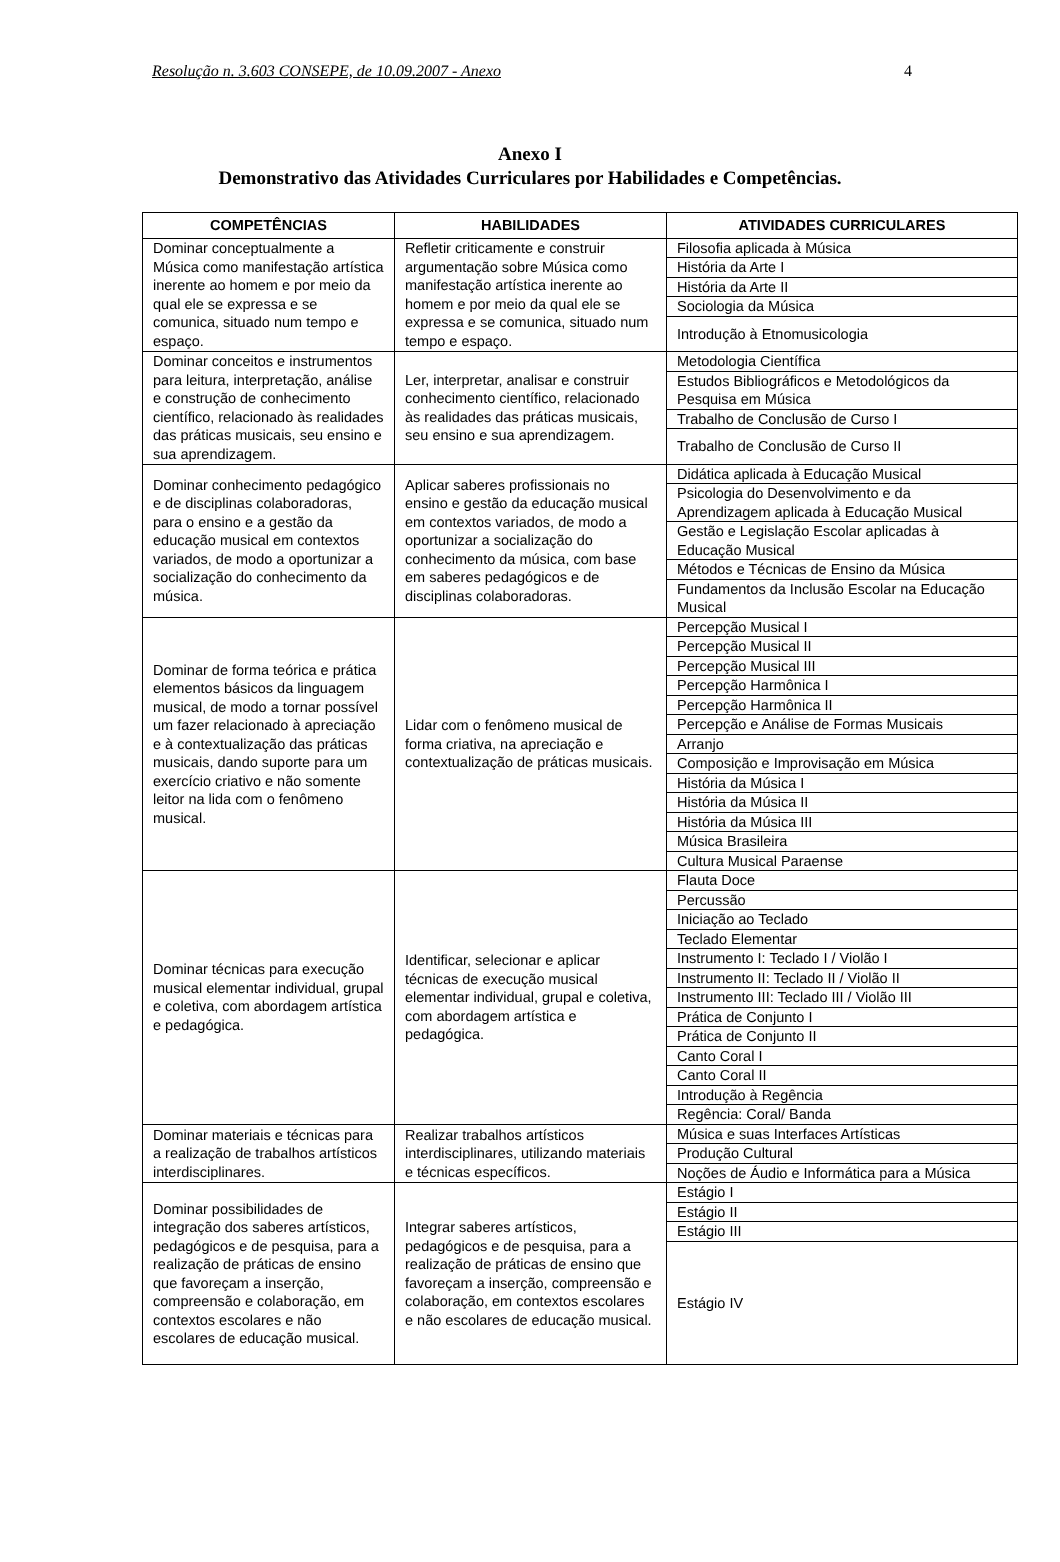Resolução n. 3.603 CONSEPE, de 10.09.2007 - Anexo 4
Anexo I
Demonstrativo das Atividades Curriculares por Habilidades e Competências.
| COMPETÊNCIAS | HABILIDADES | ATIVIDADES CURRICULARES |
| --- | --- | --- |
| Dominar conceptualmente a Música como manifestação artística inerente ao homem e por meio da qual ele se expressa e se comunica, situado num tempo e espaço. | Refletir criticamente e construir argumentação sobre Música como manifestação artística inerente ao homem e por meio da qual ele se expressa e se comunica, situado num tempo e espaço. | Filosofia aplicada à Música História da Arte I História da Arte II Sociologia da Música Introdução à Etnomusicologia |
| Dominar conceitos e instrumentos para leitura, interpretação, análise e construção de conhecimento científico, relacionado às realidades das práticas musicais, seu ensino e sua aprendizagem. | Ler, interpretar, analisar e construir conhecimento científico, relacionado às realidades das práticas musicais, seu ensino e sua aprendizagem. | Metodologia Científica Estudos Bibliográficos e Metodológicos da Pesquisa em Música Trabalho de Conclusão de Curso I Trabalho de Conclusão de Curso II |
| Dominar conhecimento pedagógico e de disciplinas colaboradoras, para o ensino e a gestão da educação musical em contextos variados, de modo a oportunizar a socialização do conhecimento da música. | Aplicar saberes profissionais no ensino e gestão da educação musical em contextos variados, de modo a oportunizar a socialização do conhecimento da música, com base em saberes pedagógicos e de disciplinas colaboradoras. | Didática aplicada à Educação Musical Psicologia do Desenvolvimento e da Aprendizagem aplicada à Educação Musical Gestão e Legislação Escolar aplicadas à Educação Musical Métodos e Técnicas de Ensino da Música Fundamentos da Inclusão Escolar na Educação Musical |
| Dominar de forma teórica e prática elementos básicos da linguagem musical, de modo a tornar possível um fazer relacionado à apreciação e à contextualização das práticas musicais, dando suporte para um exercício criativo e não somente leitor na lida com o fenômeno musical. | Lidar com o fenômeno musical de forma criativa, na apreciação e contextualização de práticas musicais. | Percepção Musical I Percepção Musical II Percepção Musical III Percepção Harmônica I Percepção Harmônica II Percepção e Análise de Formas Musicais Arranjo Composição e Improvisação em Música História da Música I História da Música II História da Música III Música Brasileira Cultura Musical Paraense |
| Dominar técnicas para execução musical elementar individual, grupal e coletiva, com abordagem artística e pedagógica. | Identificar, selecionar e aplicar técnicas de execução musical elementar individual, grupal e coletiva, com abordagem artística e pedagógica. | Flauta Doce Percussão Iniciação ao Teclado Teclado Elementar Instrumento I: Teclado I / Violão I Instrumento II: Teclado II / Violão II Instrumento III: Teclado III / Violão III Prática de Conjunto I Prática de Conjunto II Canto Coral I Canto Coral II Introdução à Regência Regência: Coral/ Banda |
| Dominar materiais e técnicas para a realização de trabalhos artísticos interdisciplinares. | Realizar trabalhos artísticos interdisciplinares, utilizando materiais e técnicas específicos. | Música e suas Interfaces Artísticas Produção Cultural Noções de Áudio e Informática para a Música |
| Dominar possibilidades de integração dos saberes artísticos, pedagógicos e de pesquisa, para a realização de práticas de ensino que favoreçam a inserção, compreensão e colaboração, em contextos escolares e não escolares de educação musical. | Integrar saberes artísticos, pedagógicos e de pesquisa, para a realização de práticas de ensino que favoreçam a inserção, compreensão e colaboração, em contextos escolares e não escolares de educação musical. | Estágio I Estágio II Estágio III Estágio IV |